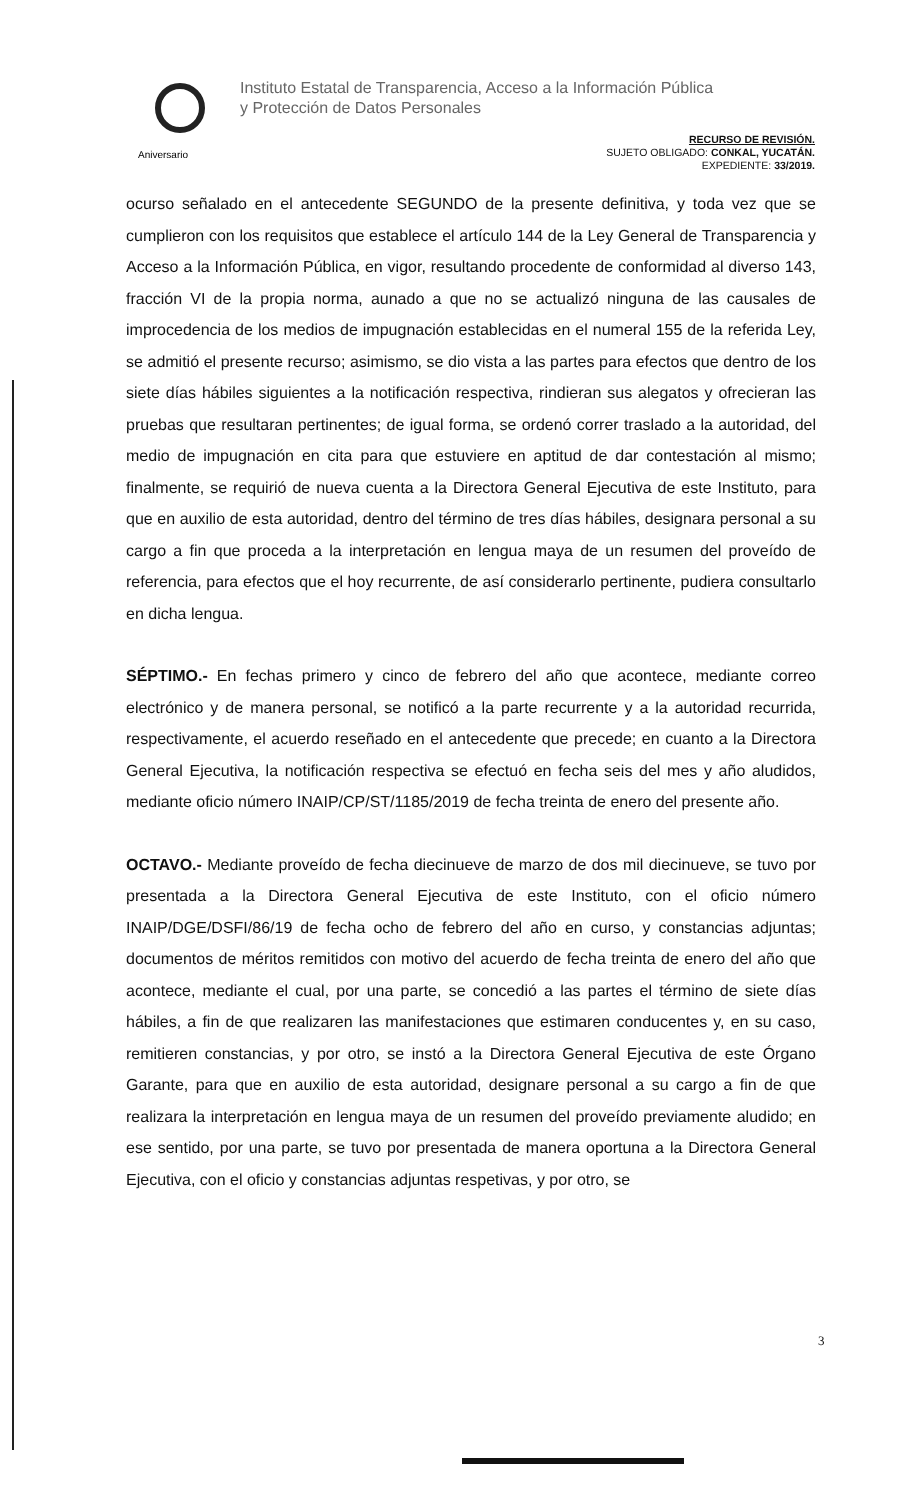Aniversario
Instituto Estatal de Transparencia, Acceso a la Información Pública
y Protección de Datos Personales
RECURSO DE REVISIÓN.
SUJETO OBLIGADO: CONKAL, YUCATÁN.
EXPEDIENTE: 33/2019.
ocurso señalado en el antecedente SEGUNDO de la presente definitiva, y toda vez que se cumplieron con los requisitos que establece el artículo 144 de la Ley General de Transparencia y Acceso a la Información Pública, en vigor, resultando procedente de conformidad al diverso 143, fracción VI de la propia norma, aunado a que no se actualizó ninguna de las causales de improcedencia de los medios de impugnación establecidas en el numeral 155 de la referida Ley, se admitió el presente recurso; asimismo, se dio vista a las partes para efectos que dentro de los siete días hábiles siguientes a la notificación respectiva, rindieran sus alegatos y ofrecieran las pruebas que resultaran pertinentes; de igual forma, se ordenó correr traslado a la autoridad, del medio de impugnación en cita para que estuviere en aptitud de dar contestación al mismo; finalmente, se requirió de nueva cuenta a la Directora General Ejecutiva de este Instituto, para que en auxilio de esta autoridad, dentro del término de tres días hábiles, designara personal a su cargo a fin que proceda a la interpretación en lengua maya de un resumen del proveído de referencia, para efectos que el hoy recurrente, de así considerarlo pertinente, pudiera consultarlo en dicha lengua.
SÉPTIMO.- En fechas primero y cinco de febrero del año que acontece, mediante correo electrónico y de manera personal, se notificó a la parte recurrente y a la autoridad recurrida, respectivamente, el acuerdo reseñado en el antecedente que precede; en cuanto a la Directora General Ejecutiva, la notificación respectiva se efectuó en fecha seis del mes y año aludidos, mediante oficio número INAIP/CP/ST/1185/2019 de fecha treinta de enero del presente año.
OCTAVO.- Mediante proveído de fecha diecinueve de marzo de dos mil diecinueve, se tuvo por presentada a la Directora General Ejecutiva de este Instituto, con el oficio número INAIP/DGE/DSFI/86/19 de fecha ocho de febrero del año en curso, y constancias adjuntas; documentos de méritos remitidos con motivo del acuerdo de fecha treinta de enero del año que acontece, mediante el cual, por una parte, se concedió a las partes el término de siete días hábiles, a fin de que realizaren las manifestaciones que estimaren conducentes y, en su caso, remitieren constancias, y por otro, se instó a la Directora General Ejecutiva de este Órgano Garante, para que en auxilio de esta autoridad, designare personal a su cargo a fin de que realizara la interpretación en lengua maya de un resumen del proveído previamente aludido; en ese sentido, por una parte, se tuvo por presentada de manera oportuna a la Directora General Ejecutiva, con el oficio y constancias adjuntas respetivas, y por otro, se
3